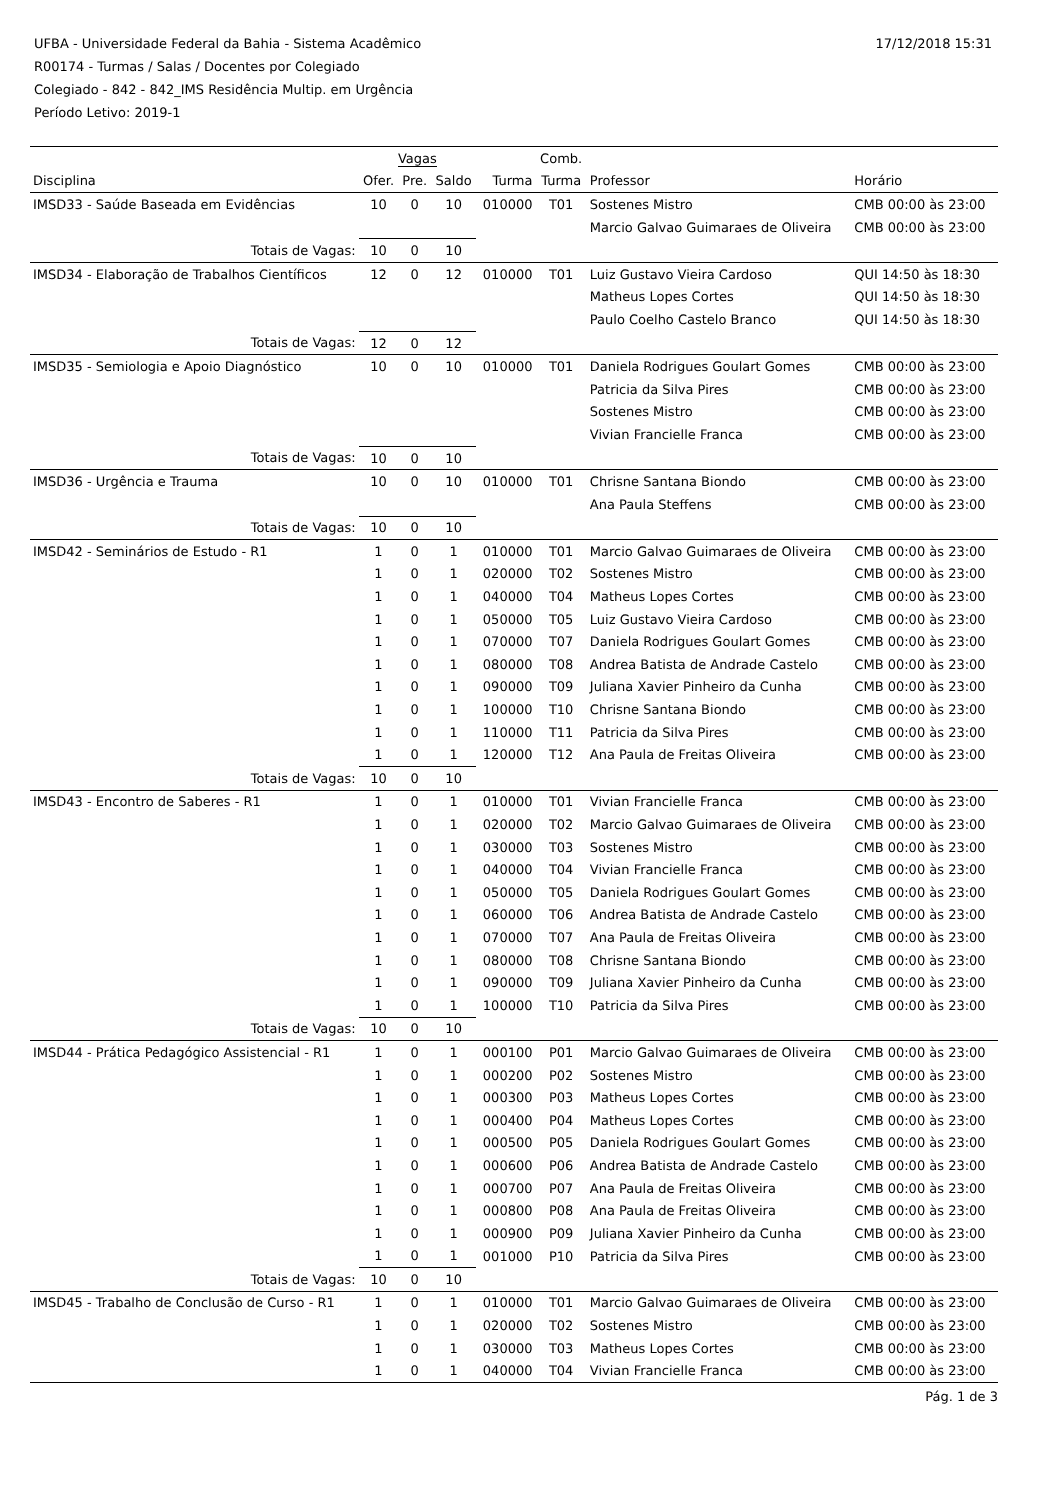17/12/2018 15:31
UFBA - Universidade Federal da Bahia - Sistema Acadêmico
R00174 - Turmas / Salas / Docentes por Colegiado
Colegiado - 842 - 842_IMS Residência Multip. em Urgência
Período Letivo: 2019-1
| | Vagas | | | | Comb. | | |
| --- | --- | --- | --- | --- | --- | --- | --- |
| Disciplina | Ofer. | Pre. | Saldo | Turma | Turma | Professor | Horário |
| IMSD33 - Saúde Baseada em Evidências | 10 | 0 | 10 | 010000 | T01 | Sostenes Mistro | CMB 00:00 às 23:00 |
| | | | | | | Marcio Galvao Guimaraes de Oliveira | CMB 00:00 às 23:00 |
| Totais de Vagas: | 10 | 0 | 10 | | | | |
| IMSD34 - Elaboração de Trabalhos Científicos | 12 | 0 | 12 | 010000 | T01 | Luiz Gustavo Vieira Cardoso | QUI 14:50 às 18:30 |
| | | | | | | Matheus Lopes Cortes | QUI 14:50 às 18:30 |
| | | | | | | Paulo Coelho Castelo Branco | QUI 14:50 às 18:30 |
| Totais de Vagas: | 12 | 0 | 12 | | | | |
| IMSD35 - Semiologia e Apoio Diagnóstico | 10 | 0 | 10 | 010000 | T01 | Daniela Rodrigues Goulart Gomes | CMB 00:00 às 23:00 |
| | | | | | | Patricia da Silva Pires | CMB 00:00 às 23:00 |
| | | | | | | Sostenes Mistro | CMB 00:00 às 23:00 |
| | | | | | | Vivian Francielle Franca | CMB 00:00 às 23:00 |
| Totais de Vagas: | 10 | 0 | 10 | | | | |
| IMSD36 - Urgência e Trauma | 10 | 0 | 10 | 010000 | T01 | Chrisne Santana Biondo | CMB 00:00 às 23:00 |
| | | | | | | Ana Paula Steffens | CMB 00:00 às 23:00 |
| Totais de Vagas: | 10 | 0 | 10 | | | | |
| IMSD42 - Seminários de Estudo - R1 | 1 | 0 | 1 | 010000 | T01 | Marcio Galvao Guimaraes de Oliveira | CMB 00:00 às 23:00 |
| | 1 | 0 | 1 | 020000 | T02 | Sostenes Mistro | CMB 00:00 às 23:00 |
| | 1 | 0 | 1 | 040000 | T04 | Matheus Lopes Cortes | CMB 00:00 às 23:00 |
| | 1 | 0 | 1 | 050000 | T05 | Luiz Gustavo Vieira Cardoso | CMB 00:00 às 23:00 |
| | 1 | 0 | 1 | 070000 | T07 | Daniela Rodrigues Goulart Gomes | CMB 00:00 às 23:00 |
| | 1 | 0 | 1 | 080000 | T08 | Andrea Batista de Andrade Castelo | CMB 00:00 às 23:00 |
| | 1 | 0 | 1 | 090000 | T09 | Juliana Xavier Pinheiro da Cunha | CMB 00:00 às 23:00 |
| | 1 | 0 | 1 | 100000 | T10 | Chrisne Santana Biondo | CMB 00:00 às 23:00 |
| | 1 | 0 | 1 | 110000 | T11 | Patricia da Silva Pires | CMB 00:00 às 23:00 |
| | 1 | 0 | 1 | 120000 | T12 | Ana Paula de Freitas Oliveira | CMB 00:00 às 23:00 |
| Totais de Vagas: | 10 | 0 | 10 | | | | |
| IMSD43 - Encontro de Saberes - R1 | 1 | 0 | 1 | 010000 | T01 | Vivian Francielle Franca | CMB 00:00 às 23:00 |
| | 1 | 0 | 1 | 020000 | T02 | Marcio Galvao Guimaraes de Oliveira | CMB 00:00 às 23:00 |
| | 1 | 0 | 1 | 030000 | T03 | Sostenes Mistro | CMB 00:00 às 23:00 |
| | 1 | 0 | 1 | 040000 | T04 | Vivian Francielle Franca | CMB 00:00 às 23:00 |
| | 1 | 0 | 1 | 050000 | T05 | Daniela Rodrigues Goulart Gomes | CMB 00:00 às 23:00 |
| | 1 | 0 | 1 | 060000 | T06 | Andrea Batista de Andrade Castelo | CMB 00:00 às 23:00 |
| | 1 | 0 | 1 | 070000 | T07 | Ana Paula de Freitas Oliveira | CMB 00:00 às 23:00 |
| | 1 | 0 | 1 | 080000 | T08 | Chrisne Santana Biondo | CMB 00:00 às 23:00 |
| | 1 | 0 | 1 | 090000 | T09 | Juliana Xavier Pinheiro da Cunha | CMB 00:00 às 23:00 |
| | 1 | 0 | 1 | 100000 | T10 | Patricia da Silva Pires | CMB 00:00 às 23:00 |
| Totais de Vagas: | 10 | 0 | 10 | | | | |
| IMSD44 - Prática Pedagógico Assistencial - R1 | 1 | 0 | 1 | 000100 | P01 | Marcio Galvao Guimaraes de Oliveira | CMB 00:00 às 23:00 |
| | 1 | 0 | 1 | 000200 | P02 | Sostenes Mistro | CMB 00:00 às 23:00 |
| | 1 | 0 | 1 | 000300 | P03 | Matheus Lopes Cortes | CMB 00:00 às 23:00 |
| | 1 | 0 | 1 | 000400 | P04 | Matheus Lopes Cortes | CMB 00:00 às 23:00 |
| | 1 | 0 | 1 | 000500 | P05 | Daniela Rodrigues Goulart Gomes | CMB 00:00 às 23:00 |
| | 1 | 0 | 1 | 000600 | P06 | Andrea Batista de Andrade Castelo | CMB 00:00 às 23:00 |
| | 1 | 0 | 1 | 000700 | P07 | Ana Paula de Freitas Oliveira | CMB 00:00 às 23:00 |
| | 1 | 0 | 1 | 000800 | P08 | Ana Paula de Freitas Oliveira | CMB 00:00 às 23:00 |
| | 1 | 0 | 1 | 000900 | P09 | Juliana Xavier Pinheiro da Cunha | CMB 00:00 às 23:00 |
| | 1 | 0 | 1 | 001000 | P10 | Patricia da Silva Pires | CMB 00:00 às 23:00 |
| Totais de Vagas: | 10 | 0 | 10 | | | | |
| IMSD45 - Trabalho de Conclusão de Curso - R1 | 1 | 0 | 1 | 010000 | T01 | Marcio Galvao Guimaraes de Oliveira | CMB 00:00 às 23:00 |
| | 1 | 0 | 1 | 020000 | T02 | Sostenes Mistro | CMB 00:00 às 23:00 |
| | 1 | 0 | 1 | 030000 | T03 | Matheus Lopes Cortes | CMB 00:00 às 23:00 |
| | 1 | 0 | 1 | 040000 | T04 | Vivian Francielle Franca | CMB 00:00 às 23:00 |
Pág. 1 de 3